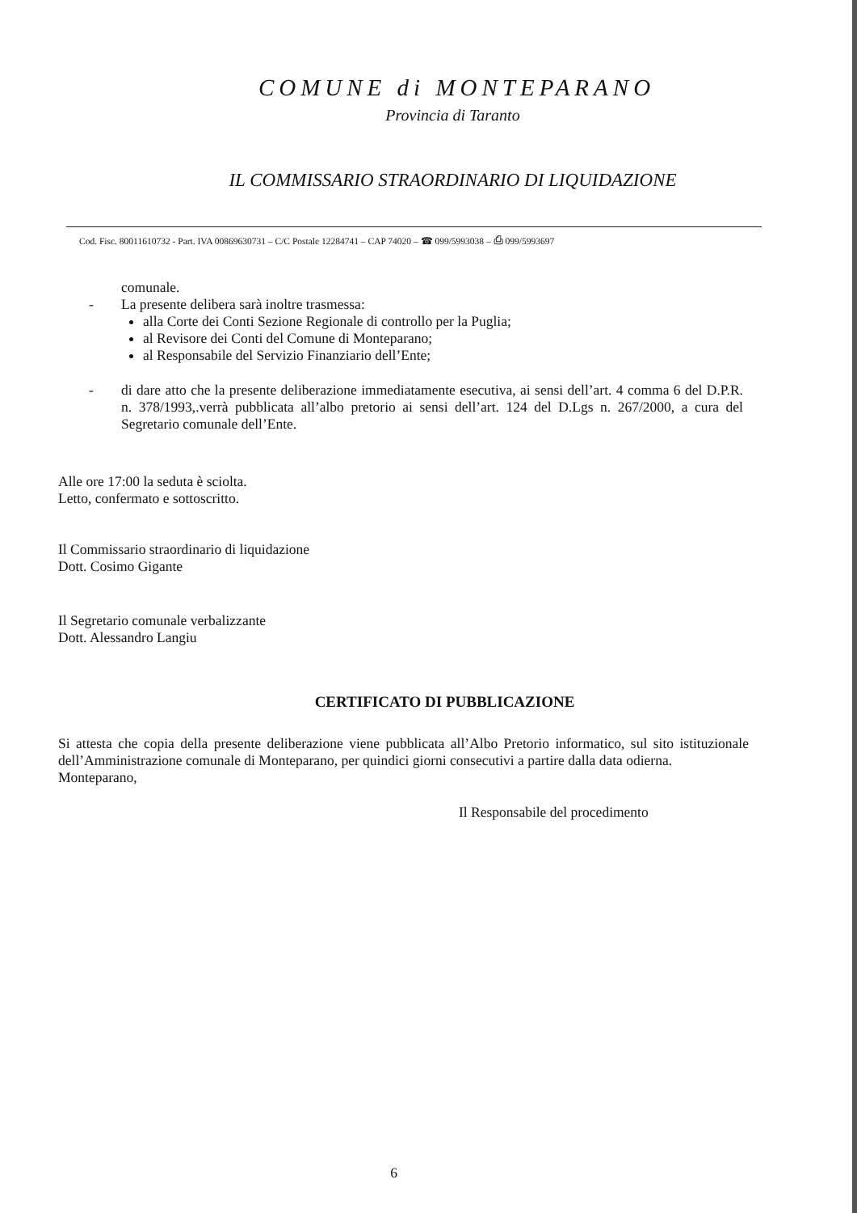COMUNE di MONTEPARANO
Provincia di Taranto
IL COMMISSARIO STRAORDINARIO DI LIQUIDAZIONE
Cod. Fisc. 80011610732 - Part. IVA 00869630731 – C/C Postale 12284741 – CAP 74020 – ☎ 099/5993038 – ⎙ 099/5993697
comunale.
- La presente delibera sarà inoltre trasmessa:
alla Corte dei Conti Sezione Regionale di controllo per la Puglia;
al Revisore dei Conti del Comune di Monteparano;
al Responsabile del Servizio Finanziario dell’Ente;
- di dare atto che la presente deliberazione immediatamente esecutiva, ai sensi dell’art. 4 comma 6 del D.P.R. n. 378/1993,.verrà pubblicata all’albo pretorio ai sensi dell’art. 124 del D.Lgs n. 267/2000, a cura del Segretario comunale dell’Ente.
Alle ore 17:00 la seduta è sciolta.
Letto, confermato e sottoscritto.
Il Commissario straordinario di liquidazione
Dott. Cosimo Gigante
Il Segretario comunale verbalizzante
Dott. Alessandro Langiu
CERTIFICATO DI PUBBLICAZIONE
Si attesta che copia della presente deliberazione viene pubblicata all’Albo Pretorio informatico, sul sito istituzionale dell’Amministrazione comunale di Monteparano, per quindici giorni consecutivi a partire dalla data odierna.
Monteparano,
Il Responsabile del procedimento
6